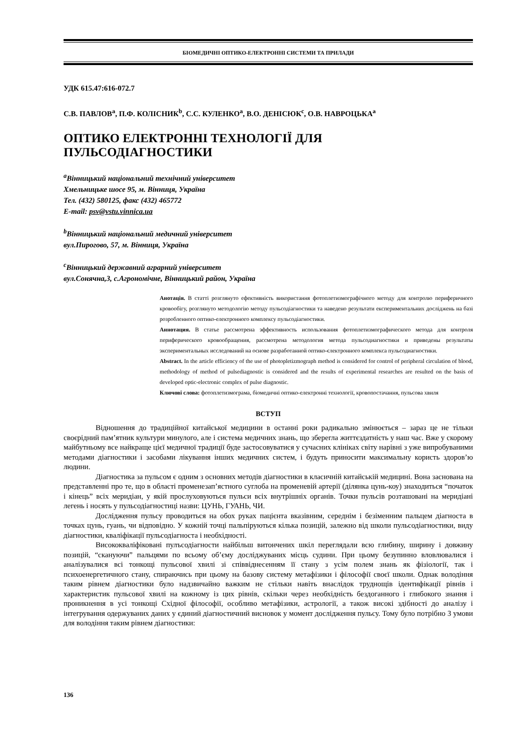БІОМЕДИЧНІ ОПТИКО-ЕЛЕКТРОННІ СИСТЕМИ ТА ПРИЛАДИ
УДК 615.47:616-072.7
С.В. ПАВЛОВ<sup>a</sup>, П.Ф. КОЛІСНИК<sup>b</sup>, С.С. КУЛЕНКО<sup>a</sup>, В.О. ДЕНІСЮК<sup>c</sup>, О.В. НАВРОЦЬКА<sup>a</sup>
ОПТИКО ЕЛЕКТРОННІ ТЕХНОЛОГІЇ ДЛЯ ПУЛЬСОДІАГНОСТИКИ
<sup>a</sup> Вінницький національний технічний університет
Хмельницьке шосе 95, м. Вінниця, Україна
Тел. (432) 580125, факс (432) 465772
E-mail: psv@vstu.vinnica.ua
<sup>b</sup> Вінницький національний медичний університет
вул.Пирогово, 57, м. Вінниця, Україна
<sup>c</sup> Вінницький державний аграрний університет
вул.Сонячна,3, с.Агрономічне, Вінницький район, Україна
Анотація. В статті розглянуто ефективність використання фотоплетизмографічного методу для контролю периферичного кровообігу, розглянуто методологію методу пульсодіагностики та наведено результати експериментальних досліджень на базі розробленного оптико-електронного комплексу пульсодіагностики.
Аннотация. В статье рассмотрена эффективность использования фотоплетизмографического метода для контроля периферического кровообращения, рассмотрена методология метода пульсодиагностики и приведены результаты экспериментальных исследований на основе разработанной оптико-єлектронного комплекса пульсодиагностики.
Abstract. In the article efficiency of the use of photopletizmograph method is considered for control of peripheral circulation of blood, methodology of method of pulsediagnostic is considered and the results of experimental researches are resulted on the basis of developed optic-electronic complex of pulse diagnostic.
Ключові слова: фотоплетизмограма, біомедичні оптико-електронні технології, кровопостачання, пульсова хвиля
ВСТУП
Відношення до традиційної китайської медицини в останні роки радикально змінюється – зараз це не тільки своєрідний пам’ятник культури минулого, але і система медичних знань, що зберегла життєздатність у наш час. Вже у скорому майбутньому все найкраще цієї медичної традиції буде застосовуватися у сучасних клініках світу нарівні з уже випробуваними методами діагностики і засобами лікування інших медичних систем, і будуть приносити максимальну користь здоров’ю людини.
Діагностика за пульсом є одним з основних методів діагностики в класичній китайській медицині. Вона заснована на представленні про те, що в області променезап’ястного суглоба на променевій артерії (ділянка цунь-коу) знаходиться “початок і кінець” всіх меридіан, у якій прослуховуються пульси всіх внутрішніх органів. Точки пульсів розташовані на меридіані легень і носять у пульсодіагностиці назви: ЦУНЬ, ГУАНЬ, ЧИ.
Дослідження пульсу проводиться на обох руках пацієнта вказівним, середнім і безіменним пальцем діагноста в точках цунь, гуань, чи відповідно. У кожній точці пальпіруються кілька позицій, залежно від школи пульсодіагностики, виду діагностики, кваліфікації пульсодіагноста і необхідності.
Висококваліфіковані пулъсодіагности найбільш витончених шкіл переглядали всю глибину, ширину і довжину позицій, “скануючи” пальцями по всьому об’єму досліджуваних місць судини. При цьому безупинно вловлювалися і аналізувалися всі тонкощі пульсової хвилі зі співвіднесенням її стану з усім полем знань як фізіології, так і психоенергетичного стану, спираючись при цьому на базову систему метафізики і філософії своєї школи. Однак володіння таким рівнем діагностики було надзвичайно важким не стільки навіть внаслідок труднощів ідентифікації рівнів і характеристик пульсової хвилі на кожному із цих рівнів, скільки через необхідність бездоганного і глибокого знання і проникнення в усі тонкощі Східної філософії, особливо метафізики, астрології, а також високі здібності до аналізу і інтегрування одержуваних даних у єдиний діагностичний висновок у момент дослідження пульсу. Тому було потрібно 3 умови для володіння таким рівнем діагностики:
136